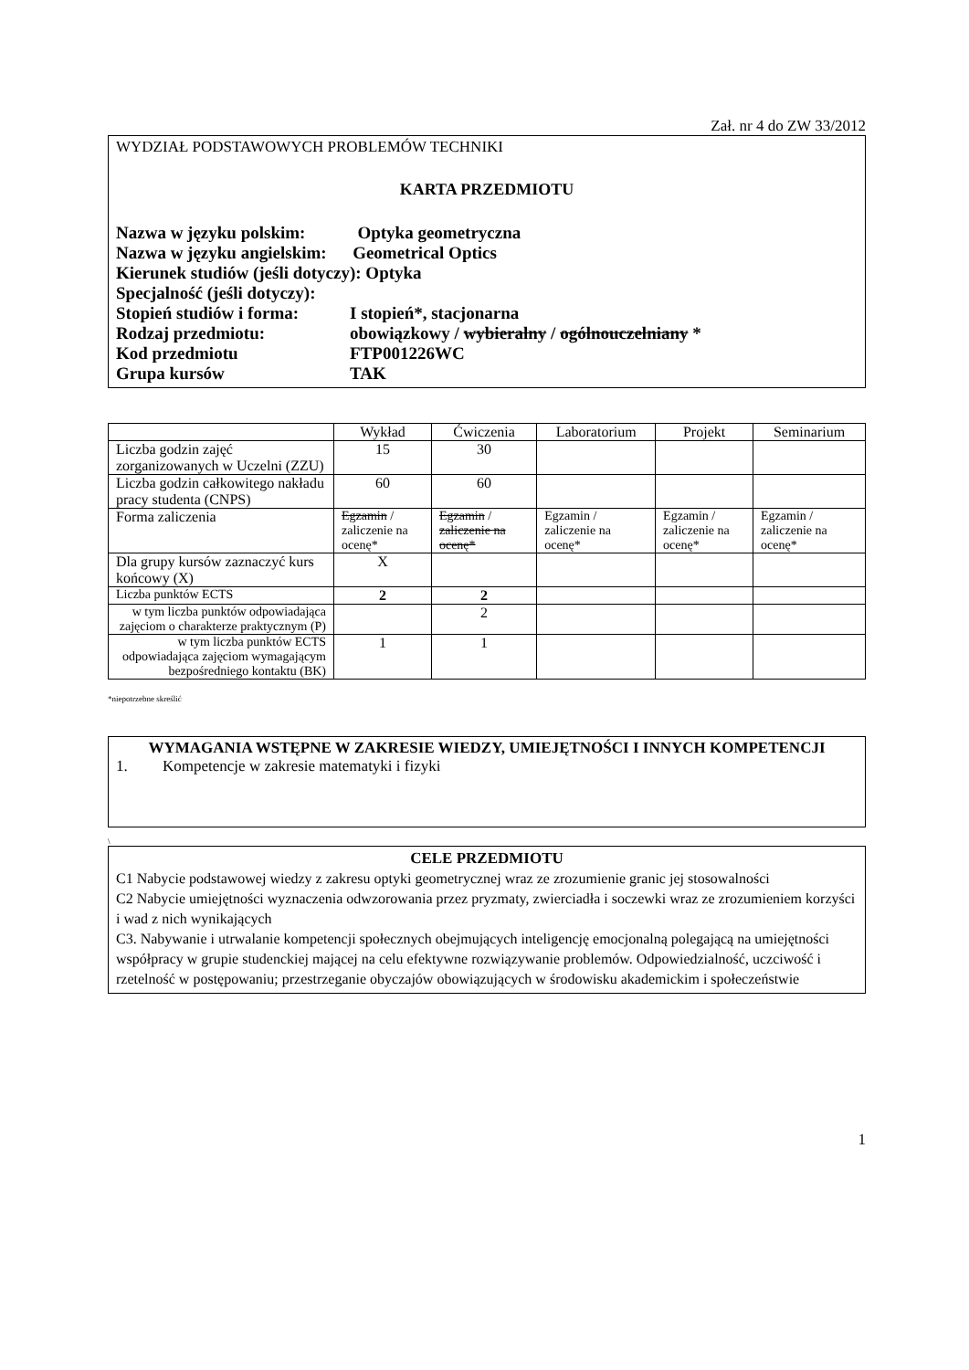Zał. nr 4 do ZW 33/2012
WYDZIAŁ PODSTAWOWYCH PROBLEMÓW TECHNIKI
KARTA PRZEDMIOTU
| Nazwa w języku polskim: Optyka geometryczna | |
| Nazwa w języku angielskim: Geometrical Optics | |
| Kierunek studiów (jeśli dotyczy): Optyka | |
| Specjalność (jeśli dotyczy): | |
| Stopień studiów i forma: | I stopień*, stacjonarna |
| Rodzaj przedmiotu: | obowiązkowy / wybieralny / ogólnouczelniany * |
| Kod przedmiotu | FTP001226WC |
| Grupa kursów | TAK |
| | Wykład | Ćwiczenia | Laboratorium | Projekt | Seminarium |
| --- | --- | --- | --- | --- | --- |
| Liczba godzin zajęć zorganizowanych w Uczelni (ZZU) | 15 | 30 | | | |
| Liczba godzin całkowitego nakładu pracy studenta (CNPS) | 60 | 60 | | | |
| Forma zaliczenia | Egzamin / zaliczenie na ocenę* | Egzamin / zaliczenie na ocenę* | Egzamin / zaliczenie na ocenę* | Egzamin / zaliczenie na ocenę* | Egzamin / zaliczenie na ocenę* |
| Dla grupy kursów zaznaczyć kurs końcowy (X) | X | | | | |
| Liczba punktów ECTS | 2 | 2 | | | |
| w tym liczba punktów odpowiadająca zajęciom o charakterze praktycznym (P) | | 2 | | | |
| w tym liczba punktów ECTS odpowiadająca zajęciom wymagającym bezpośredniego kontaktu (BK) | 1 | 1 | | | |
*niepotrzebne skreślić
WYMAGANIA WSTĘPNE W ZAKRESIE WIEDZY, UMIEJĘTNOŚCI I INNYCH KOMPETENCJI
1. Kompetencje w zakresie matematyki i fizyki
\
CELE PRZEDMIOTU
C1 Nabycie podstawowej wiedzy z zakresu optyki geometrycznej wraz ze zrozumienie granic jej stosowalności
C2 Nabycie umiejętności wyznaczenia odwzorowania przez pryzmaty, zwierciadła i soczewki wraz ze zrozumieniem korzyści i wad z nich wynikających
C3. Nabywanie i utrwalanie kompetencji społecznych obejmujących inteligencję emocjonalną polegającą na umiejętności współpracy w grupie studenckiej mającej na celu efektywne rozwiązywanie problemów. Odpowiedzialność, uczciwość i rzetelność w postępowaniu; przestrzeganie obyczajów obowiązujących w środowisku akademickim i społeczeństwie
1